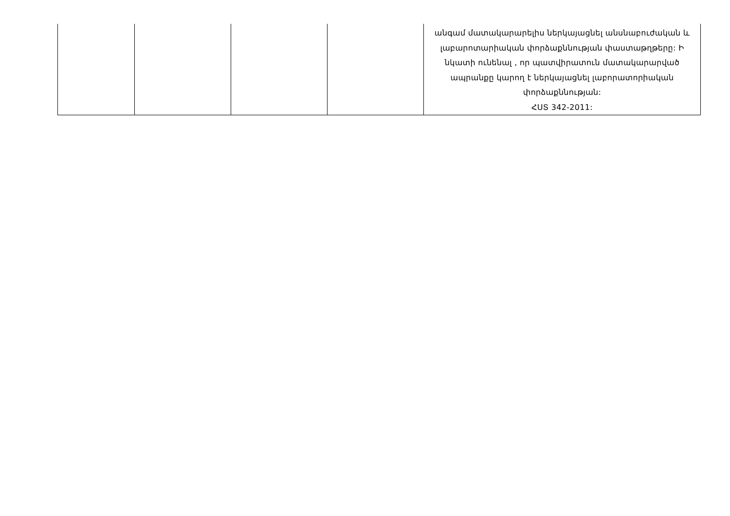| | | | | անգամ մատակարարելիս ներկայացնել անսնաբուժական և լաբարոտարիական փորձաքննության փաստաթղթերը: Ի նկատի ունենալ , որ պատվիրատուն մատակարարված ապրանքը կարող է ներկայացնել լաբորատորիական փորձաքննության: ՀՍՏ 342-2011: |